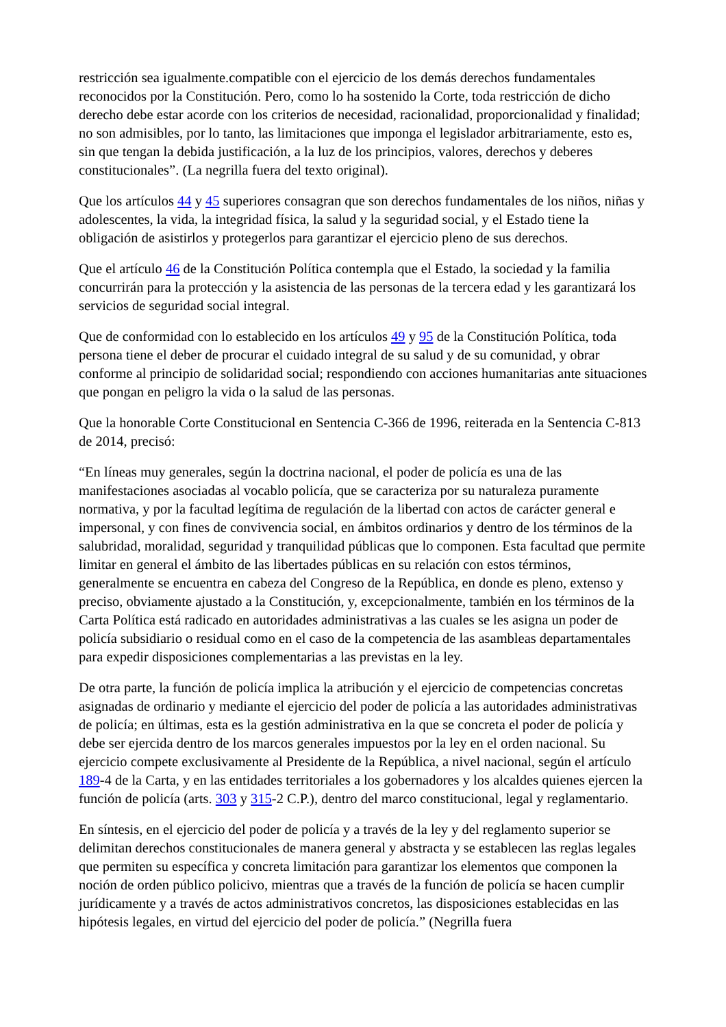restricción sea igualmente.compatible con el ejercicio de los demás derechos fundamentales reconocidos por la Constitución. Pero, como lo ha sostenido la Corte, toda restricción de dicho derecho debe estar acorde con los criterios de necesidad, racionalidad, proporcionalidad y finalidad; no son admisibles, por lo tanto, las limitaciones que imponga el legislador arbitrariamente, esto es, sin que tengan la debida justificación, a la luz de los principios, valores, derechos y deberes constitucionales”. (La negrilla fuera del texto original).
Que los artículos 44 y 45 superiores consagran que son derechos fundamentales de los niños, niñas y adolescentes, la vida, la integridad física, la salud y la seguridad social, y el Estado tiene la obligación de asistirlos y protegerlos para garantizar el ejercicio pleno de sus derechos.
Que el artículo 46 de la Constitución Política contempla que el Estado, la sociedad y la familia concurrirán para la protección y la asistencia de las personas de la tercera edad y les garantizará los servicios de seguridad social integral.
Que de conformidad con lo establecido en los artículos 49 y 95 de la Constitución Política, toda persona tiene el deber de procurar el cuidado integral de su salud y de su comunidad, y obrar conforme al principio de solidaridad social; respondiendo con acciones humanitarias ante situaciones que pongan en peligro la vida o la salud de las personas.
Que la honorable Corte Constitucional en Sentencia C-366 de 1996, reiterada en la Sentencia C-813 de 2014, precisó:
“En líneas muy generales, según la doctrina nacional, el poder de policía es una de las manifestaciones asociadas al vocablo policía, que se caracteriza por su naturaleza puramente normativa, y por la facultad legítima de regulación de la libertad con actos de carácter general e impersonal, y con fines de convivencia social, en ámbitos ordinarios y dentro de los términos de la salubridad, moralidad, seguridad y tranquilidad públicas que lo componen. Esta facultad que permite limitar en general el ámbito de las libertades públicas en su relación con estos términos, generalmente se encuentra en cabeza del Congreso de la República, en donde es pleno, extenso y preciso, obviamente ajustado a la Constitución, y, excepcionalmente, también en los términos de la Carta Política está radicado en autoridades administrativas a las cuales se les asigna un poder de policía subsidiario o residual como en el caso de la competencia de las asambleas departamentales para expedir disposiciones complementarias a las previstas en la ley.
De otra parte, la función de policía implica la atribución y el ejercicio de competencias concretas asignadas de ordinario y mediante el ejercicio del poder de policía a las autoridades administrativas de policía; en últimas, esta es la gestión administrativa en la que se concreta el poder de policía y debe ser ejercida dentro de los marcos generales impuestos por la ley en el orden nacional. Su ejercicio compete exclusivamente al Presidente de la República, a nivel nacional, según el artículo 189-4 de la Carta, y en las entidades territoriales a los gobernadores y los alcaldes quienes ejercen la función de policía (arts. 303 y 315-2 C.P.), dentro del marco constitucional, legal y reglamentario.
En síntesis, en el ejercicio del poder de policía y a través de la ley y del reglamento superior se delimitan derechos constitucionales de manera general y abstracta y se establecen las reglas legales que permiten su específica y concreta limitación para garantizar los elementos que componen la noción de orden público policivo, mientras que a través de la función de policía se hacen cumplir jurídicamente y a través de actos administrativos concretos, las disposiciones establecidas en las hipótesis legales, en virtud del ejercicio del poder de policía.” (Negrilla fuera